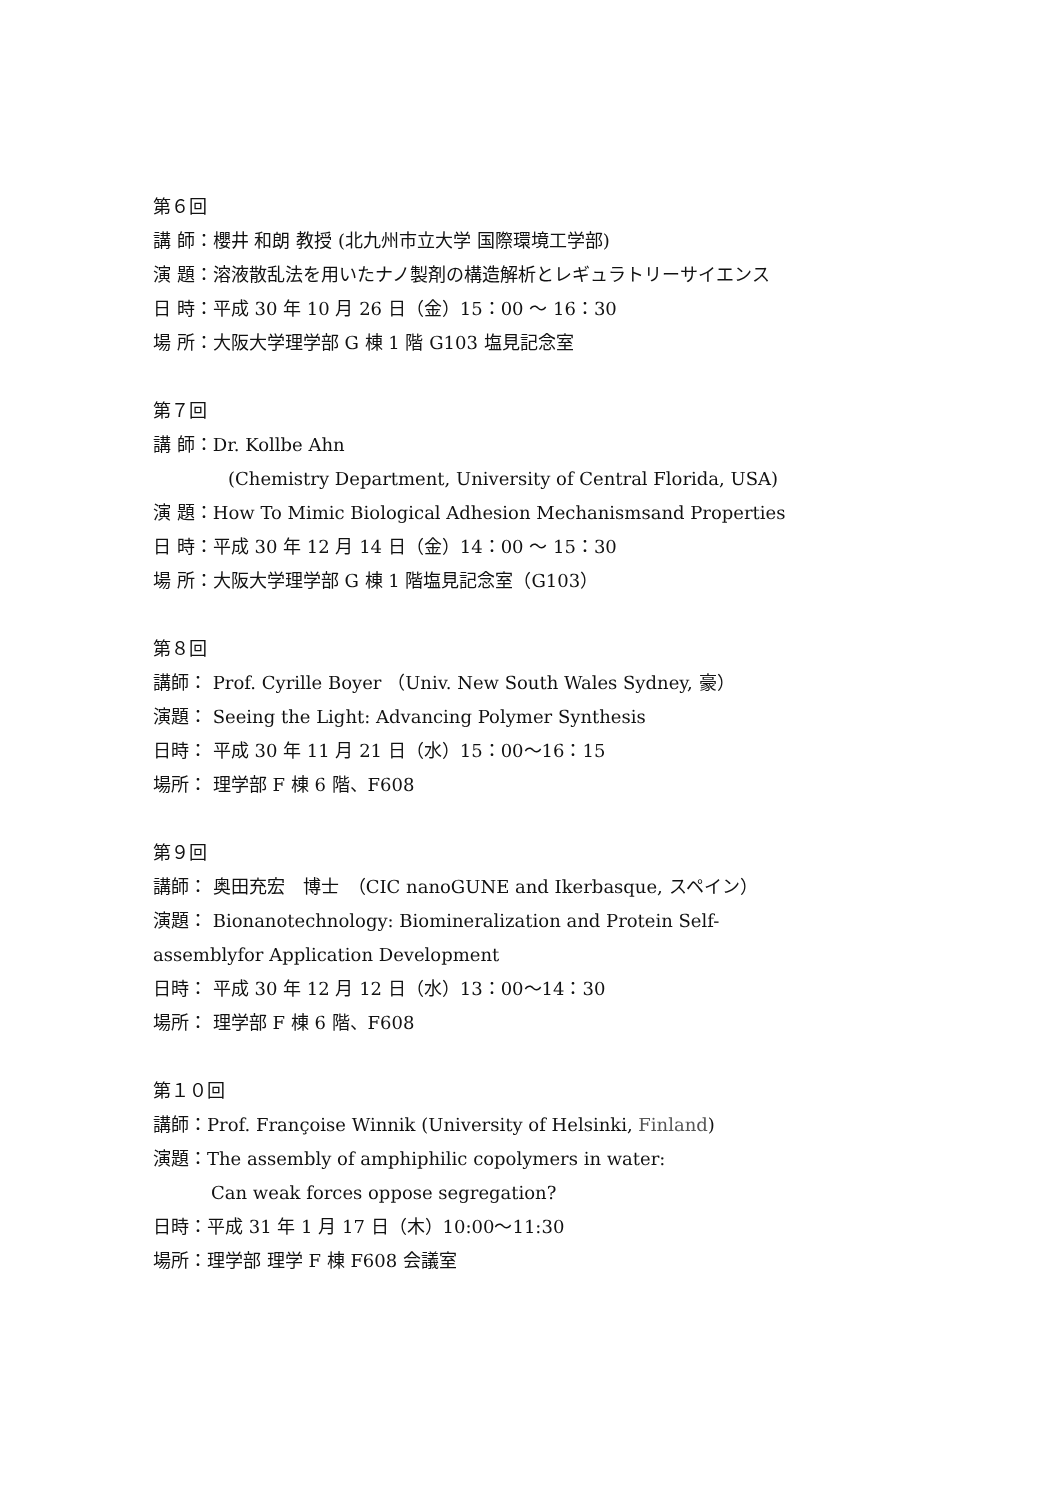第６回
講 師：櫻井 和朗 教授 (北九州市立大学 国際環境工学部)
演 題：溶液散乱法を用いたナノ製剤の構造解析とレギュラトリーサイエンス
日 時：平成 30 年 10 月 26 日（金）15：00 ～ 16：30
場 所：大阪大学理学部 G 棟 1 階 G103 塩見記念室
第７回
講 師：Dr. Kollbe Ahn
(Chemistry Department, University of Central Florida, USA)
演 題：How To Mimic Biological Adhesion Mechanismsand Properties
日 時：平成 30 年 12 月 14 日（金）14：00 ～ 15：30
場 所：大阪大学理学部 G 棟 1 階塩見記念室（G103）
第８回
講師： Prof. Cyrille Boyer （Univ. New South Wales Sydney, 豪）
演題： Seeing the Light: Advancing Polymer Synthesis
日時： 平成 30 年 11 月 21 日（水）15：00～16：15
場所： 理学部 F 棟 6 階、F608
第９回
講師： 奥田充宏　博士　（CIC nanoGUNE and Ikerbasque, スペイン）
演題： Bionanotechnology: Biomineralization and Protein Self-
assemblyfor Application Development
日時： 平成 30 年 12 月 12 日（水）13：00～14：30
場所： 理学部 F 棟 6 階、F608
第１０回
講師：Prof. Françoise Winnik (University of Helsinki, Finland)
演題：The assembly of amphiphilic copolymers in water:
Can weak forces oppose segregation?
日時：平成 31 年 1 月 17 日（木）10:00～11:30
場所：理学部 理学 F 棟 F608 会議室